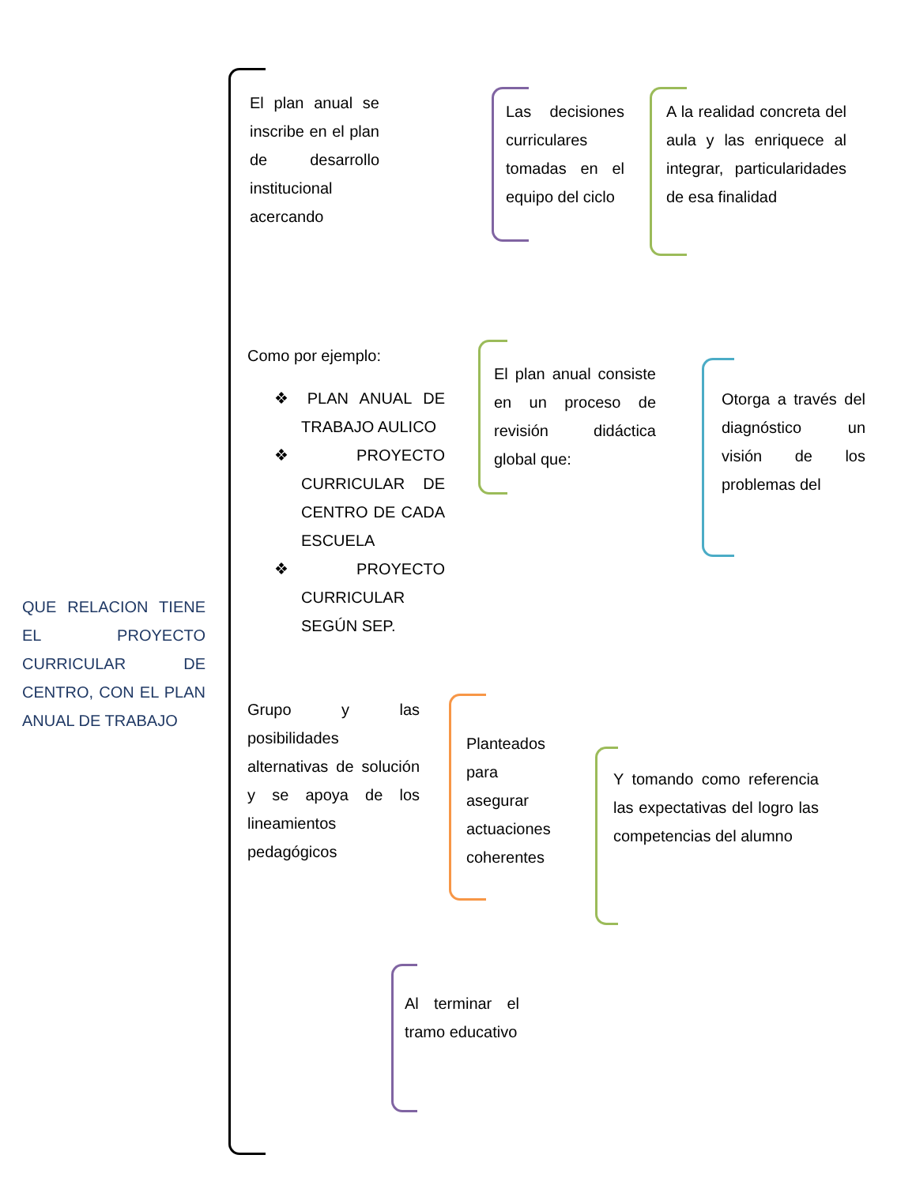QUE RELACION TIENE EL PROYECTO CURRICULAR DE CENTRO, CON EL PLAN ANUAL DE TRABAJO
El plan anual se inscribe en el plan de desarrollo institucional acercando
Las decisiones curriculares tomadas en el equipo del ciclo
A la realidad concreta del aula y las enriquece al integrar, particularidades de esa finalidad
Como por ejemplo:
❖ PLAN ANUAL DE TRABAJO AULICO
❖ PROYECTO CURRICULAR DE CENTRO DE CADA ESCUELA
❖ PROYECTO CURRICULAR SEGÚN SEP.
El plan anual consiste en un proceso de revisión didáctica global que:
Otorga a través del diagnóstico un visión de los problemas del
Grupo y las posibilidades alternativas de solución y se apoya de los lineamientos pedagógicos
Planteados para asegurar actuaciones coherentes
Y tomando como referencia las expectativas del logro las competencias del alumno
Al terminar el tramo educativo